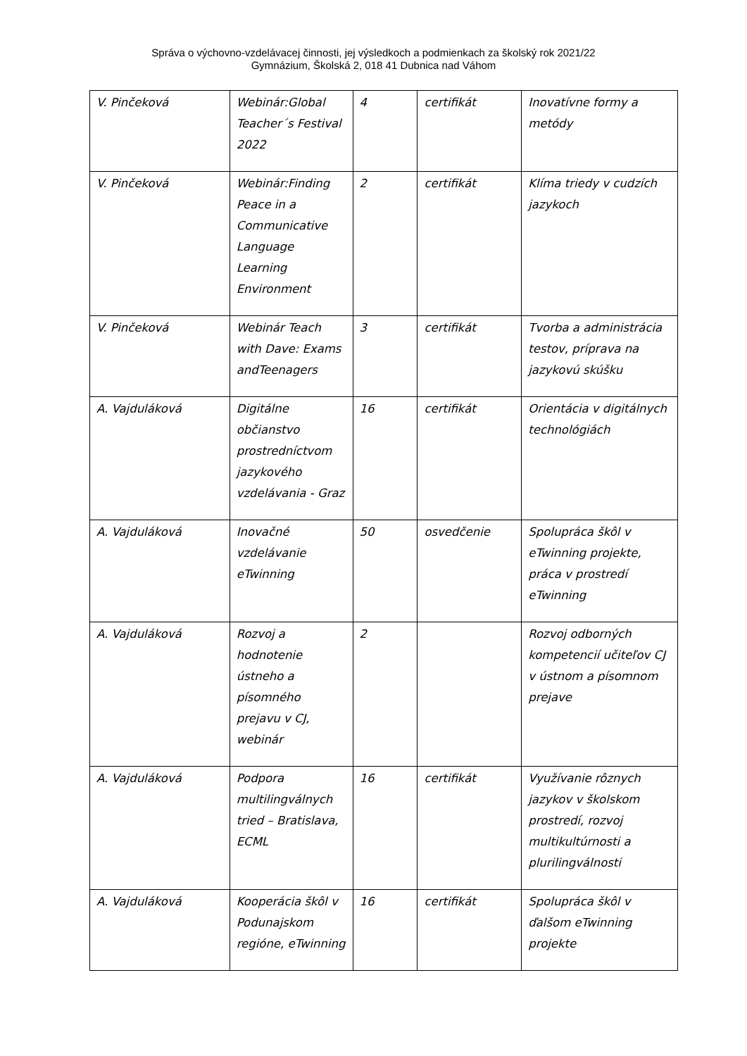Správa o výchovno-vzdelávacej činnosti, jej výsledkoch a podmienkach za školský rok 2021/22
Gymnázium, Školská 2, 018 41 Dubnica nad Váhom
| V. Pinčeková | Webinár:Global Teacher´s Festival 2022 | 4 | certifikát | Inovatívne formy a metódy |
| V. Pinčeková | Webinár:Finding Peace in a Communicative Language Learning Environment | 2 | certifikát | Klíma triedy v cudzích jazykoch |
| V. Pinčeková | Webinár Teach with Dave: Exams andTeenagers | 3 | certifikát | Tvorba a administrácia testov, príprava na jazykovú skúšku |
| A. Vajduláková | Digitálne občianstvo prostredníctvom jazykového vzdelávania - Graz | 16 | certifikát | Orientácia v digitálnych technológiách |
| A. Vajduláková | Inovačné vzdelávanie eTwinning | 50 | osvedčenie | Spolupráca škôl v eTwinning projekte, práca v prostredí eTwinning |
| A. Vajduláková | Rozvoj a hodnotenie ústneho a písomného prejavu v CJ, webinár | 2 | | Rozvoj odborných kompetencií učiteľov CJ v ústnom a písomnom prejave |
| A. Vajduláková | Podpora multilingválnych tried – Bratislava, ECML | 16 | certifikát | Využívanie rôznych jazykov v školskom prostredí, rozvoj multikultúrnosti a plurilingválnosti |
| A. Vajduláková | Kooperácia škôl v Podunajskom regióne, eTwinning | 16 | certifikát | Spolupráca škôl v ďalšom eTwinning projekte |